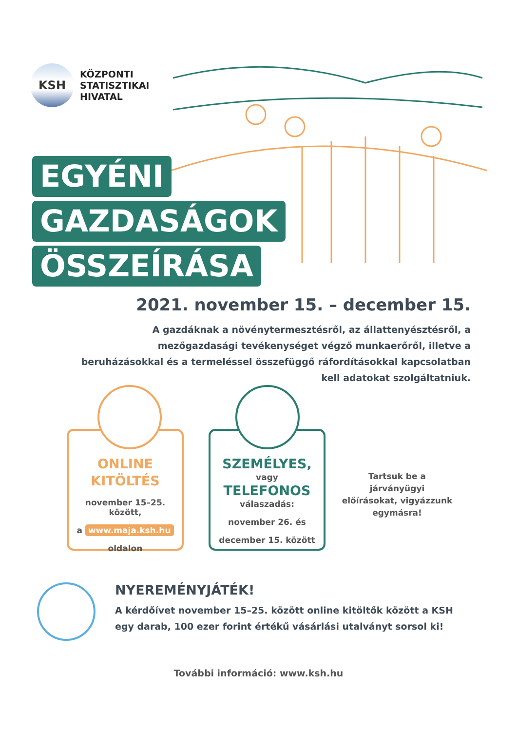KSH
KÖZPONTI
STATISZTIKAI
HIVATAL
EGYÉNI
GAZDASÁGOK
ÖSSZEÍRÁSA
2021. november 15. – december 15.
A gazdáknak a növénytermesztésről, az állattenyésztésről, a mezőgazdasági tevékenységet végző munkaerőről, illetve a beruházásokkal és a termeléssel összefüggő ráfordításokkal kapcsolatban kell adatokat szolgáltatniuk.
ONLINE
KITÖLTÉS
november 15–25. között,
a www.maja.ksh.hu
oldalon
SZEMÉLYES,
vagy
TELEFONOS
válaszadás:
november 26. és
december 15. között
Tartsuk be a járványügyi előírásokat, vigyázzunk egymásra!
NYEREMÉNYJÁTÉK!
A kérdőívet november 15–25. között online kitöltők között a KSH
egy darab, 100 ezer forint értékű vásárlási utalványt sorsol ki!
További információ: www.ksh.hu